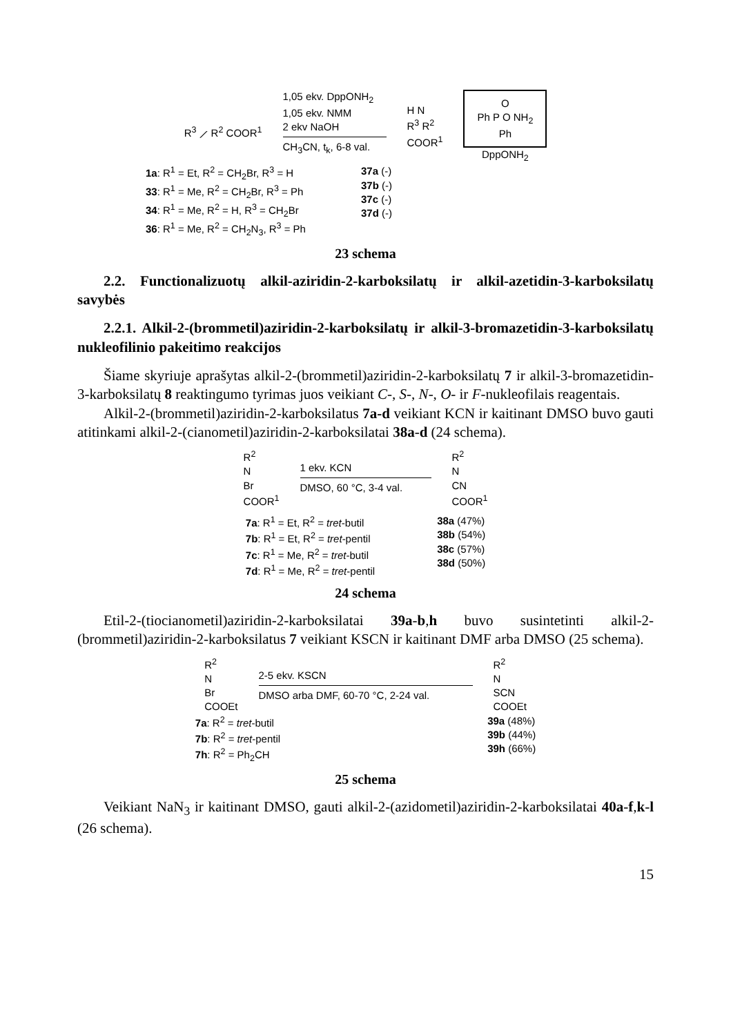R<sup>3</sup> ⟋ R<sup>2</sup> COOR<sup>1</sup>
1,05 ekv. DppONH<sub>2</sub>
1,05 ekv. NMM
2 ekv NaOH
CH<sub>3</sub>CN, t<sub>k</sub>, 6-8 val.
H N
R<sup>3</sup> R<sup>2</sup>
COOR<sup>1</sup>
O
Ph P O NH<sub>2</sub>
Ph
DppONH<sub>2</sub>
1a: R<sup>1</sup> = Et, R<sup>2</sup> = CH<sub>2</sub>Br, R<sup>3</sup> = H
33: R<sup>1</sup> = Me, R<sup>2</sup> = CH<sub>2</sub>Br, R<sup>3</sup> = Ph
34: R<sup>1</sup> = Me, R<sup>2</sup> = H, R<sup>3</sup> = CH<sub>2</sub>Br
36: R<sup>1</sup> = Me, R<sup>2</sup> = CH<sub>2</sub>N<sub>3</sub>, R<sup>3</sup> = Ph
37a (-)
37b (-)
37c (-)
37d (-)
23 schema
2.2. Functionalizuotų alkil-aziridin-2-karboksilatų ir alkil-azetidin-3-karboksilatų savybės
2.2.1. Alkil-2-(brommetil)aziridin-2-karboksilatų ir alkil-3-bromazetidin-3-karboksilatų nukleofilinio pakeitimo reakcijos
Šiame skyriuje aprašytas alkil-2-(brommetil)aziridin-2-karboksilatų 7 ir alkil-3-bromazetidin-3-karboksilatų 8 reaktingumo tyrimas juos veikiant C-, S-, N-, O- ir F-nukleofilais reagentais.
Alkil-2-(brommetil)aziridin-2-karboksilatus 7a-d veikiant KCN ir kaitinant DMSO buvo gauti atitinkami alkil-2-(cianometil)aziridin-2-karboksilatai 38a-d (24 schema).
R<sup>2</sup>
N
Br
COOR<sup>1</sup>
1 ekv. KCN
DMSO, 60 °C, 3-4 val.
R<sup>2</sup>
N
CN
COOR<sup>1</sup>
7a: R<sup>1</sup> = Et, R<sup>2</sup> = tret-butil
7b: R<sup>1</sup> = Et, R<sup>2</sup> = tret-pentil
7c: R<sup>1</sup> = Me, R<sup>2</sup> = tret-butil
7d: R<sup>1</sup> = Me, R<sup>2</sup> = tret-pentil
38a (47%)
38b (54%)
38c (57%)
38d (50%)
24 schema
Etil-2-(tiocianometil)aziridin-2-karboksilatai 39a-b,h buvo susintetinti alkil-2-(brommetil)aziridin-2-karboksilatus 7 veikiant KSCN ir kaitinant DMF arba DMSO (25 schema).
R<sup>2</sup>
N
Br
COOEt
2-5 ekv. KSCN
DMSO arba DMF, 60-70 °C, 2-24 val.
R<sup>2</sup>
N
SCN
COOEt
7a: R<sup>2</sup> = tret-butil
7b: R<sup>2</sup> = tret-pentil
7h: R<sup>2</sup> = Ph<sub>2</sub>CH
39a (48%)
39b (44%)
39h (66%)
25 schema
Veikiant NaN<sub>3</sub> ir kaitinant DMSO, gauti alkil-2-(azidometil)aziridin-2-karboksilatai 40a-f,k-l (26 schema).
15